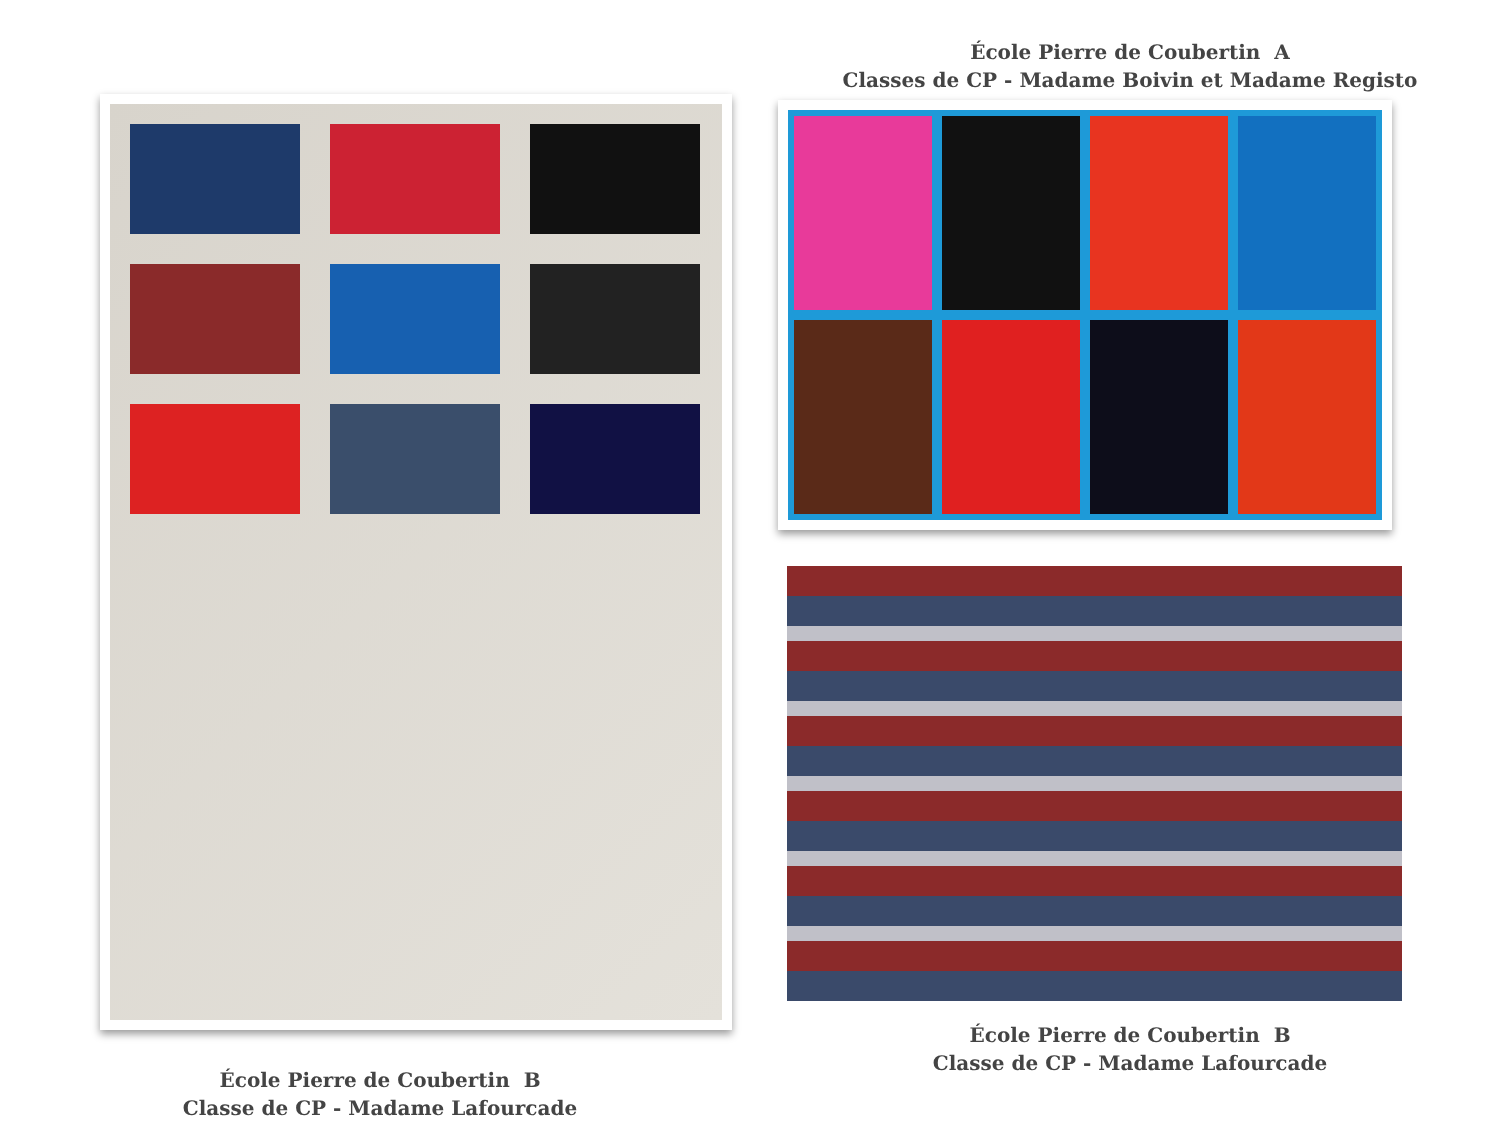École Pierre de Coubertin B
Classe de CP - Madame Lafourcade
École Pierre de Coubertin A
Classes de CP - Madame Boivin et Madame Registo
École Pierre de Coubertin B
Classe de CP - Madame Lafourcade